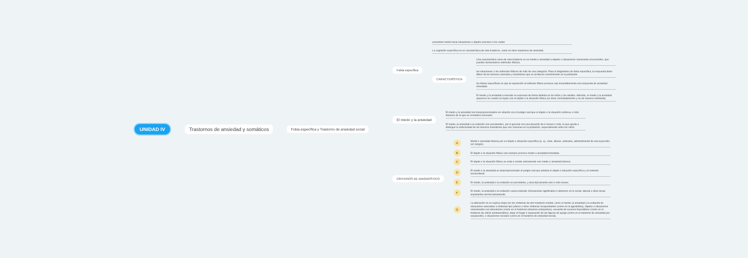UNIDAD IV
Trastornos de ansiedad y somáticos
Fobia específica y Trastorno de ansiedad social
Fobia específica
presentan miedo hacia situaciones u objetos precisos o los evitan
La cognición específica no es característica de este trastorno, como en otros trastornos de ansiedad.
CARACTERÍSTICA
Una característica clave de este trastorno es un miedo o ansiedad a objetos o situaciones claramente circunscritos, que pueden denominarse estímulos fóbicos.
las situaciones o los estímulos fóbicos de más de una categoría. Para el diagnóstico de fobia específica, la respuesta debe diferir de los temores normales y transitorios que se producen comúnmente en la población.
las fobias específicas es que la exposición al estímulo fóbico provoca casi invariablemente una respuesta de ansiedad inmediata
El miedo y la ansiedad a menudo se expresan de forma distinta en los niños y los adultos. Además, el miedo y la ansiedad aparecen en cuanto se topan con el objeto o la situación fóbica (es decir, inmediatamente y no de manera retardada)
El miedo y la ansiedad
El miedo y la ansiedad son desproporcionados en relación con el peligro real que el objeto o la situación conlleva, o más intensos de lo que se considera necesario.
El miedo, la ansiedad o la evitación son persistentes, por lo general con una duración de 6 meses o más, lo que ayuda a distinguir la enfermedad de los temores transitorios que son comunes en la población, especialmente entre los niños
CRITERIOS DE DIAGNOSTICO
A
Miedo o ansiedad intensa por un objeto o situación específica (p. ej., volar, alturas, animales, administración de una inyección, ver sangre).
B
El objeto o la situación fóbica casi siempre provoca miedo o ansiedad inmediata.
C
El objeto o la situación fóbica se evita o resiste activamente con miedo o ansiedad intensa.
D
El miedo o la ansiedad es desproporcionado al peligro real que plantea el objeto o situación específica y al contexto sociocultural.
E
El miedo, la ansiedad o la evitación es persistente, y dura típicamente seis o más meses.
F
El miedo, la ansiedad o la evitación causa malestar clínicamente significativo o deterioro en lo social, laboral u otras áreas importantes del funcionamiento.
G
La alteración no se explica mejor por los síntomas de otro trastorno mental, como el miedo, la ansiedad y la evitación de situaciones asociadas a síntomas tipo pánico u otros síntomas incapacitantes (como en la agorafobia), objetos o situaciones relacionados con obsesiones (como en el trastorno obsesivo-compulsivo), recuerdo de sucesos traumáticos (como en el trastorno de estrés postraumático), dejar el hogar o separación de las figuras de apego (como en el trastorno de ansiedad por separación), o situaciones sociales (como en el trastorno de ansiedad social).